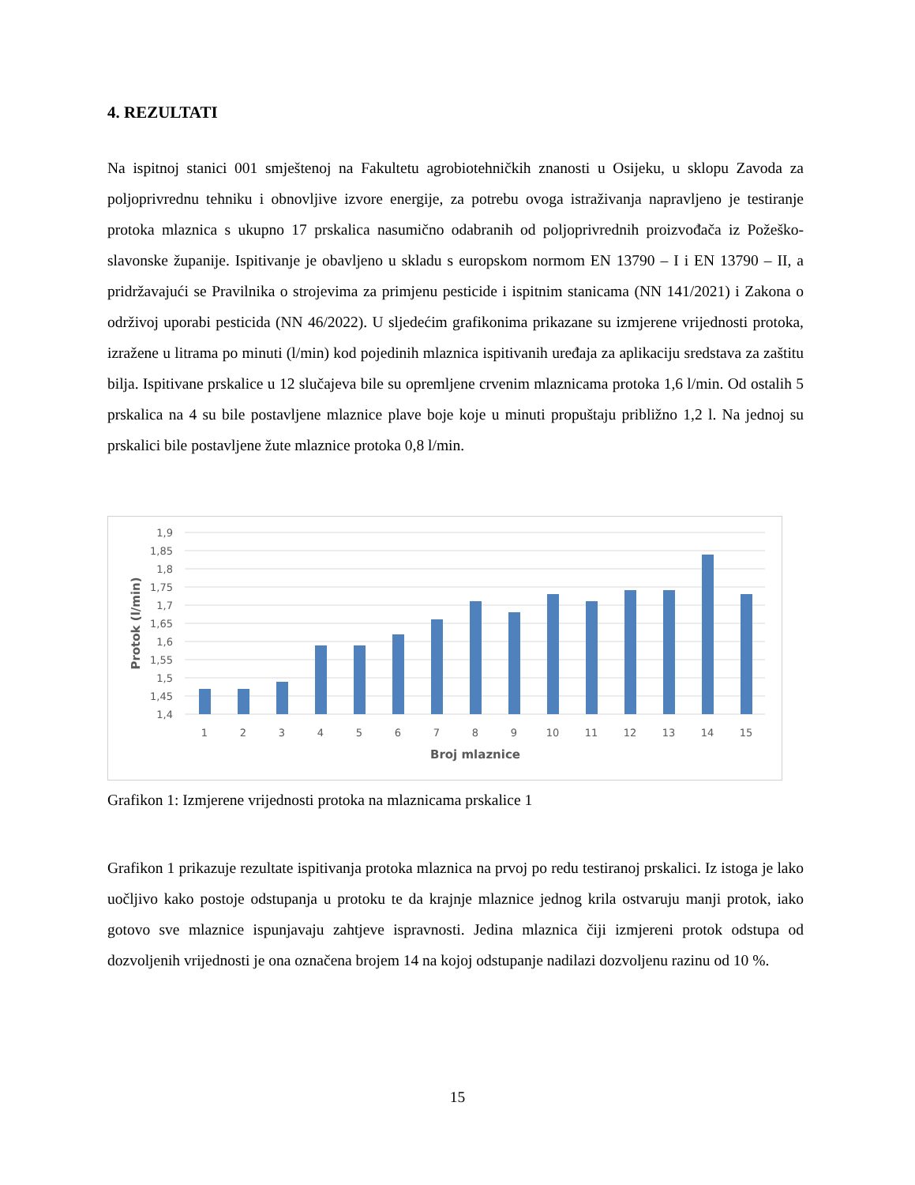4. REZULTATI
Na ispitnoj stanici 001 smještenoj na Fakultetu agrobiotehničkih znanosti u Osijeku, u sklopu Zavoda za poljoprivrednu tehniku i obnovljive izvore energije, za potrebu ovoga istraživanja napravljeno je testiranje protoka mlaznica s ukupno 17 prskalica nasumično odabranih od poljoprivrednih proizvođača iz Požeško-slavonske županije. Ispitivanje je obavljeno u skladu s europskom normom EN 13790 – I i EN 13790 – II, a pridržavajući se Pravilnika o strojevima za primjenu pesticide i ispitnim stanicama (NN 141/2021) i Zakona o održivoj uporabi pesticida (NN 46/2022). U sljedećim grafikonima prikazane su izmjerene vrijednosti protoka, izražene u litrama po minuti (l/min) kod pojedinih mlaznica ispitivanih uređaja za aplikaciju sredstava za zaštitu bilja. Ispitivane prskalice u 12 slučajeva bile su opremljene crvenim mlaznicama protoka 1,6 l/min. Od ostalih 5 prskalica na 4 su bile postavljene mlaznice plave boje koje u minuti propuštaju približno 1,2 l. Na jednoj su prskalici bile postavljene žute mlaznice protoka 0,8 l/min.
1,9
1,85
1,8
1,75
1,7
1,65
1,6
1,55
1,5
1,45
1,4
1
2
3
4
5
6
7
8
9
10
11
12
13
14
15
Broj mlaznice
Protok (l/min)
Grafikon 1: Izmjerene vrijednosti protoka na mlaznicama prskalice 1
Grafikon 1 prikazuje rezultate ispitivanja protoka mlaznica na prvoj po redu testiranoj prskalici. Iz istoga je lako uočljivo kako postoje odstupanja u protoku te da krajnje mlaznice jednog krila ostvaruju manji protok, iako gotovo sve mlaznice ispunjavaju zahtjeve ispravnosti. Jedina mlaznica čiji izmjereni protok odstupa od dozvoljenih vrijednosti je ona označena brojem 14 na kojoj odstupanje nadilazi dozvoljenu razinu od 10 %.
15